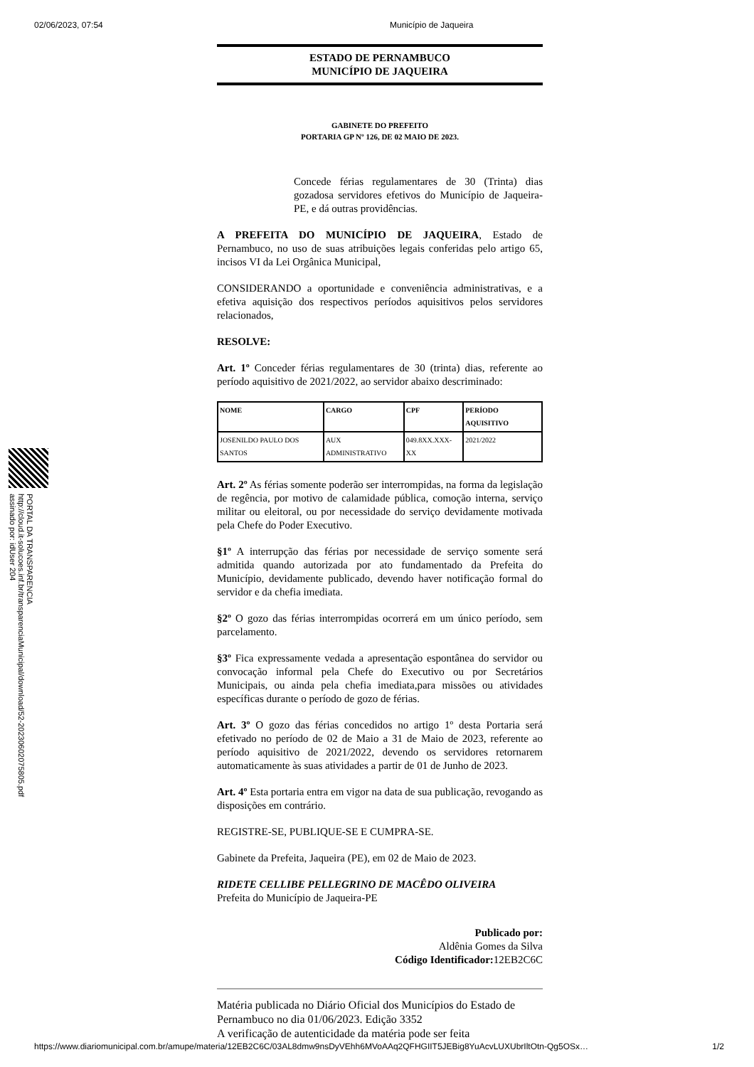02/06/2023, 07:54 Município de Jaqueira
PORTAL DA TRANSPARENCIA
http://cloud.it-solucoes.inf.br/transparenciaMunicipal/download/52-20230602075805.pdf
assinado por: idUser 204
ESTADO DE PERNAMBUCO
MUNICÍPIO DE JAQUEIRA
GABINETE DO PREFEITO
PORTARIA GP Nº 126, DE 02 MAIO DE 2023.
Concede férias regulamentares de 30 (Trinta) dias gozadosa servidores efetivos do Município de Jaqueira-PE, e dá outras providências.
A PREFEITA DO MUNICÍPIO DE JAQUEIRA, Estado de Pernambuco, no uso de suas atribuições legais conferidas pelo artigo 65, incisos VI da Lei Orgânica Municipal,
CONSIDERANDO a oportunidade e conveniência administrativas, e a efetiva aquisição dos respectivos períodos aquisitivos pelos servidores relacionados,
RESOLVE:
Art. 1º Conceder férias regulamentares de 30 (trinta) dias, referente ao período aquisitivo de 2021/2022, ao servidor abaixo descriminado:
| NOME | CARGO | CPF | PERÍODO AQUISITIVO |
| --- | --- | --- | --- |
| JOSENILDO PAULO DOS SANTOS | AUX ADMINISTRATIVO | 049.8XX.XXX-XX | 2021/2022 |
Art. 2º As férias somente poderão ser interrompidas, na forma da legislação de regência, por motivo de calamidade pública, comoção interna, serviço militar ou eleitoral, ou por necessidade do serviço devidamente motivada pela Chefe do Poder Executivo.
§1º A interrupção das férias por necessidade de serviço somente será admitida quando autorizada por ato fundamentado da Prefeita do Município, devidamente publicado, devendo haver notificação formal do servidor e da chefia imediata.
§2º O gozo das férias interrompidas ocorrerá em um único período, sem parcelamento.
§3º Fica expressamente vedada a apresentação espontânea do servidor ou convocação informal pela Chefe do Executivo ou por Secretários Municipais, ou ainda pela chefia imediata,para missões ou atividades específicas durante o período de gozo de férias.
Art. 3º O gozo das férias concedidos no artigo 1º desta Portaria será efetivado no período de 02 de Maio a 31 de Maio de 2023, referente ao período aquisitivo de 2021/2022, devendo os servidores retornarem automaticamente às suas atividades a partir de 01 de Junho de 2023.
Art. 4º Esta portaria entra em vigor na data de sua publicação, revogando as disposições em contrário.
REGISTRE-SE, PUBLIQUE-SE E CUMPRA-SE.
Gabinete da Prefeita, Jaqueira (PE), em 02 de Maio de 2023.
RIDETE CELLIBE PELLEGRINO DE MACÊDO OLIVEIRA
Prefeita do Município de Jaqueira-PE
Publicado por:
Aldênia Gomes da Silva
Código Identificador: 12EB2C6C
Matéria publicada no Diário Oficial dos Municípios do Estado de Pernambuco no dia 01/06/2023. Edição 3352
A verificação de autenticidade da matéria pode ser feita
https://www.diariomunicipal.com.br/amupe/materia/12EB2C6C/03AL8dmw9nsDyVEhh6MVoAAq2QFHGIIT5JEBig8YuAcvLUXUbrIltOtn-Qg5OSx… 1/2